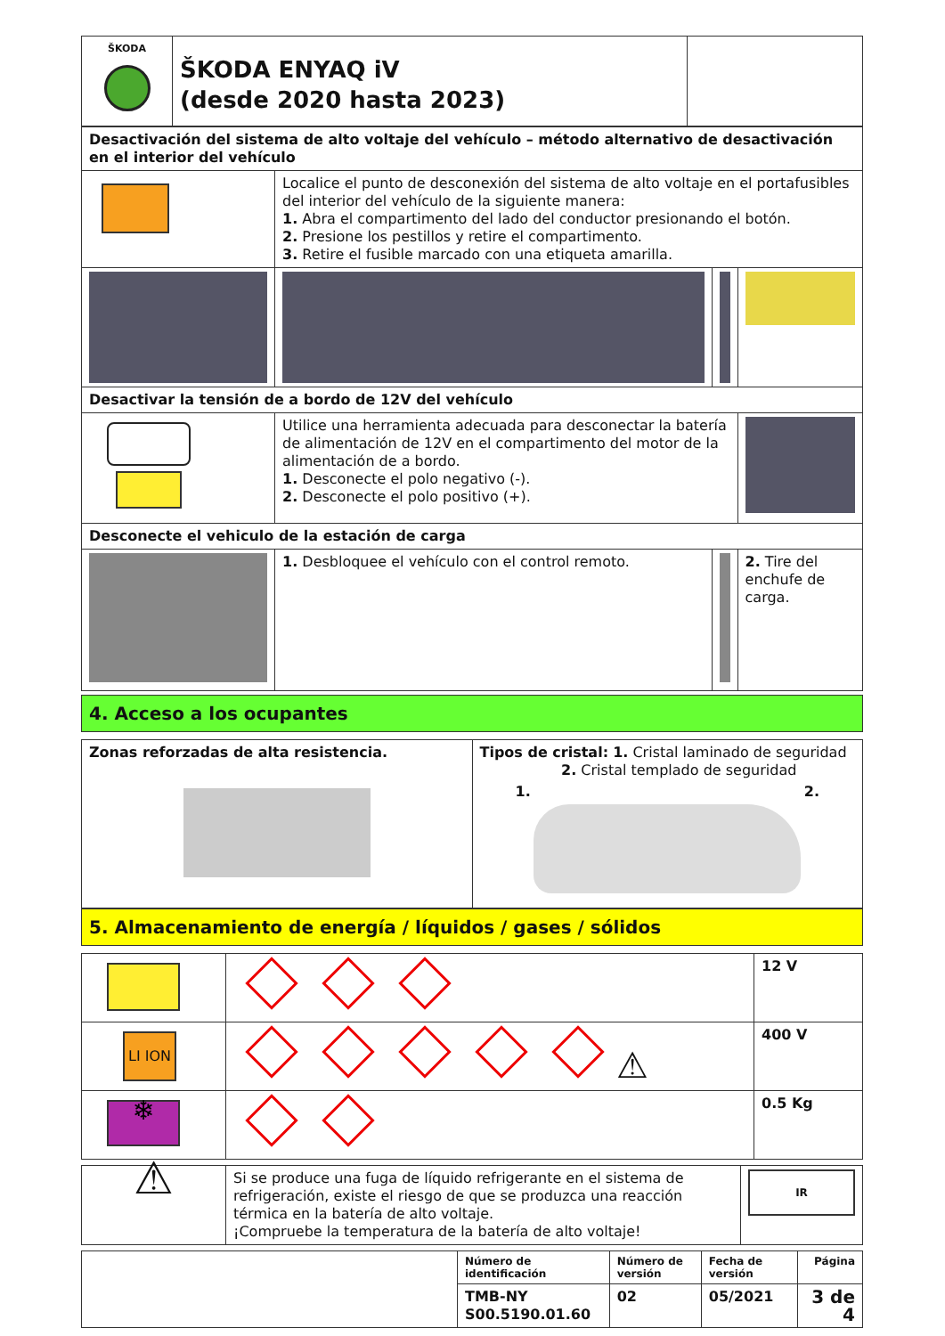| ŠKODA | ŠKODA ENYAQ iV (desde 2020 hasta 2023) | |
| Desactivación del sistema de alto voltaje del vehículo – método alternativo de desactivación en el interior del vehículo | | | |
| | Localice el punto de desconexión del sistema de alto voltaje en el portafusibles del interior del vehículo de la siguiente manera: 1. Abra el compartimento del lado del conductor presionando el botón. 2. Presione los pestillos y retire el compartimento. 3. Retire el fusible marcado con una etiqueta amarilla. | | |
| Desactivar la tensión de a bordo de 12V del vehículo | | | |
| | Utilice una herramienta adecuada para desconectar la batería de alimentación de 12V en el compartimento del motor de la alimentación de a bordo. 1. Desconecte el polo negativo (-). 2. Desconecte el polo positivo (+). | | |
| Desconecte el vehiculo de la estación de carga | | | |
| | 1. Desbloquee el vehículo con el control remoto. | | 2. Tire del enchufe de carga. |
4. Acceso a los ocupantes
| Zonas reforzadas de alta resistencia. | Tipos de cristal: 1. Cristal laminado de seguridad 2. Cristal templado de seguridad 1. 2. |
5. Almacenamiento de energía / líquidos / gases / sólidos
| | | 12 V |
| LI ION | ⚠ | 400 V |
| ❄ | | 0.5 Kg |
| ⚠ | Si se produce una fuga de líquido refrigerante en el sistema de refrigeración, existe el riesgo de que se produzca una reacción térmica en la batería de alto voltaje. ¡Compruebe la temperatura de la batería de alto voltaje! | IR |
| | Número de identificación | Número de versión | Fecha de versión | Página |
| | TMB-NY S00.5190.01.60 | 02 | 05/2021 | 3 de 4 |